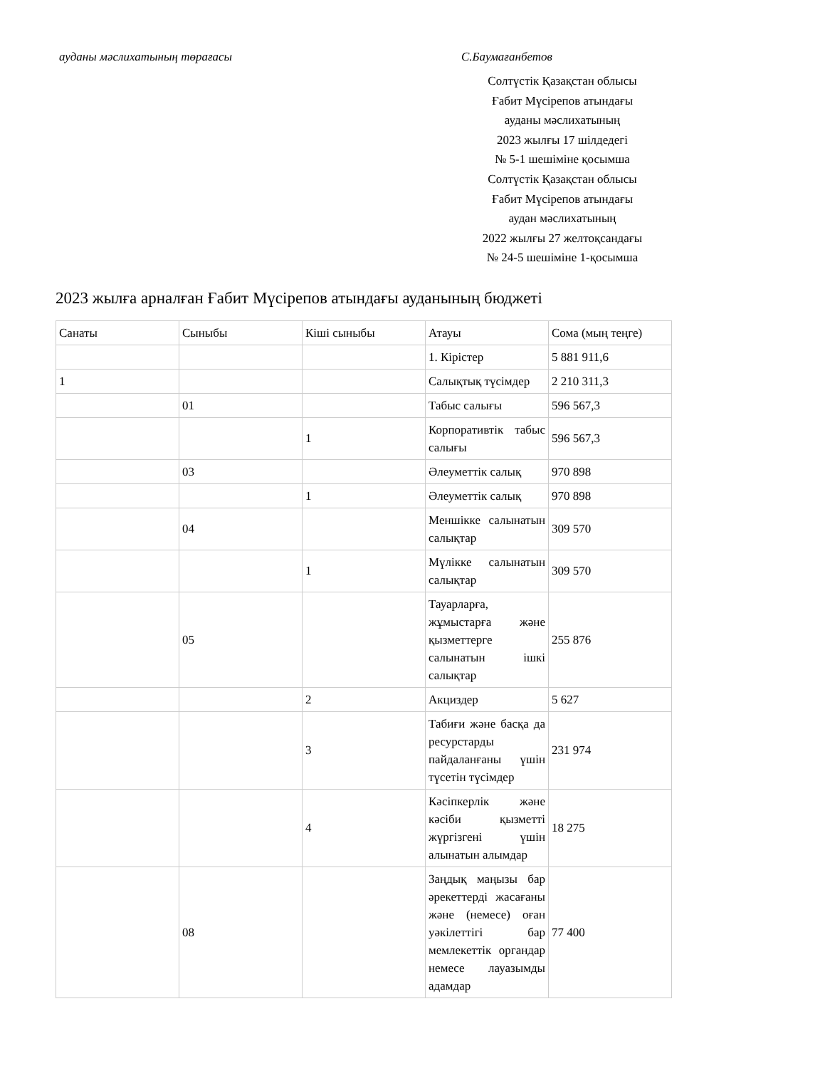ауданы мәслихатының төрағасы С.Баумағанбетов
Солтүстік Қазақстан облысы
Ғабит Мүсірепов атындағы
ауданы мәслихатының
2023 жылғы 17 шілдедегі
№ 5-1 шешіміне қосымша
Солтүстік Қазақстан облысы
Ғабит Мүсірепов атындағы
аудан мәслихатының
2022 жылғы 27 желтоқсандағы
№ 24-5 шешіміне 1-қосымша
2023 жылға арналған Ғабит Мүсірепов атындағы ауданының бюджеті
| Санаты | Сыныбы | Кіші сыныбы | Атауы | Сома (мың теңге) |
| | | | 1. Кірістер | 5 881 911,6 |
| 1 | | | Салықтық түсімдер | 2 210 311,3 |
| | 01 | | Табыс салығы | 596 567,3 |
| | | 1 | Корпоративтік табыс салығы | 596 567,3 |
| | 03 | | Әлеуметтік салық | 970 898 |
| | | 1 | Әлеуметтік салық | 970 898 |
| | 04 | | Меншiкке салынатын салықтар | 309 570 |
| | | 1 | Мүлікке салынатын салықтар | 309 570 |
| | 05 | | Тауарларға, жұмыстарға және қызметтерге салынатын iшкi салықтар | 255 876 |
| | | 2 | Акциздер | 5 627 |
| | | 3 | Табиғи және басқа да ресурстарды пайдаланғаны үшiн түсетiн түсiмдер | 231 974 |
| | | 4 | Кәсiпкерлiк және кәсiби қызметтi жүргiзгенi үшiн алынатын алымдар | 18 275 |
| | 08 | | Заңдық маңызы бар әрекеттерді жасағаны және (немесе) оған уәкілеттігі бар мемлекеттік органдар немесе лауазымды адамдар | 77 400 |